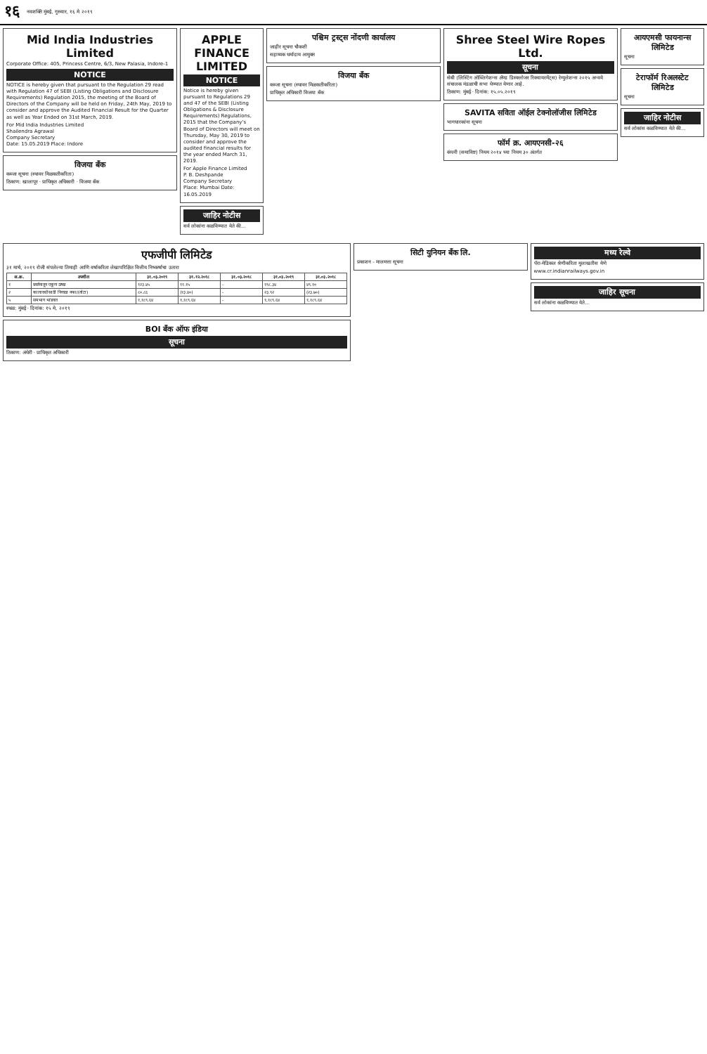१६ नवशक्ति मुंबई, गुरुवार, १६ मे २०१९
Mid India Industries Limited
Corporate Office: 405, Princess Centre, 6/3, New Palasia, Indore-1
NOTICE
NOTICE is hereby given that pursuant to the Regulation 29 read with Regulation 47 of SEBI (Listing Obligations and Disclosure Requirements) Regulation 2015, the meeting of the Board of Directors of the Company will be held on Friday, 24th May, 2019 to consider and approve the Audited Financial Result for the Quarter as well as Year Ended on 31st March, 2019.
For Mid India Industries Limited
Shailendra Agrawal
Company Secretary
Date: 15.05.2019 Place: Indore
विजया बँक
कब्जा सूचना (स्थावर मिळकतीकरिता)
ठिकाण: खालापूर · प्राधिकृत अधिकारी · विजया बँक
APPLE FINANCE LIMITED
NOTICE
Notice is hereby given pursuant to Regulations 29 and 47 of the SEBI (Listing Obligations & Disclosure Requirements) Regulations, 2015 that the Company's Board of Directors will meet on Thursday, May 30, 2019 to consider and approve the audited financial results for the year ended March 31, 2019.
For Apple Finance Limited
P. B. Deshpande
Company Secretary
Place: Mumbai Date: 16.05.2019
जाहिर नोटीस
सर्व लोकांना कळविण्यात येते की...
पश्चिम ट्रस्ट्स नोंदणी कार्यालय
जाहीर सूचना चौकशी
सहाय्यक धर्मादाय आयुक्त
विजया बँक
कब्जा सूचना (स्थावर मिळकतीकरिता)
प्राधिकृत अधिकारी विजया बँक
Shree Steel Wire Ropes Ltd.
सूचना
सेबी (लिस्टिंग ऑब्लिगेशन्स ॲण्ड डिस्क्लोजर रिक्वायरमेंट्स) रेग्युलेशन्स २०१५ अन्वये संचालक मंडळाची सभा घेण्यात येणार आहे.
ठिकाण: मुंबई · दिनांक: १५.०५.२०१९
SAVITA सविता ऑईल टेक्नोलॉजीस लिमिटेड
भागधारकांना सूचना
फॉर्म क्र. आयएनसी-२६
कंपनी (समाविष्ट) नियम २०१४ च्या नियम ३० अंतर्गत
आयएमसी फायनान्स लिमिटेड
सूचना
टेराफॉर्म रिअलस्टेट लिमिटेड
सूचना
जाहिर नोटीस
सर्व लोकांस कळविण्यात येते की...
एफजीपी लिमिटेड
३१ मार्च, २०१९ रोजी संपलेल्या तिमाही आणि वर्षाकरिता लेखापरिक्षित वित्तीय निष्कर्षाचा उतारा
| अ.क्र. | तपशील | ३१.०३.२०१९ | ३१.१२.२०१८ | ३१.०३.२०१८ | ३१.०३.२०१९ | ३१.०३.२०१८ |
| --- | --- | --- | --- | --- | --- | --- |
| १ | प्रवर्तनातून एकूण उत्पन्न | १२३.४५ | ११.१५ | - | १९८.३४ | ४९.१० |
| २ | कालावधीसाठी निव्वळ नफा/(तोटा) | ८०.८६ | (१३.४०) | - | २३.९२ | (२३.७०) |
| ५ | समभाग भांडवल | १,१८९.६४ | १,१८९.६४ | - | १,१८९.६४ | १,१८९.६४ |
स्थळ: मुंबई · दिनांक: १५ मे, २०१९
BOI बँक ऑफ इंडिया
सूचना
ठिकाण: अंधेरी · प्राधिकृत अधिकारी
सिटी युनियन बँक लि.
प्रकाशन - मालमत्ता सूचना
मध्य रेल्वे
पॅरा-मेडिकल श्रेणीकरिता मुलाखतीस येणे
www.cr.indianrailways.gov.in
जाहिर सूचना
सर्व लोकांना कळविण्यात येते...